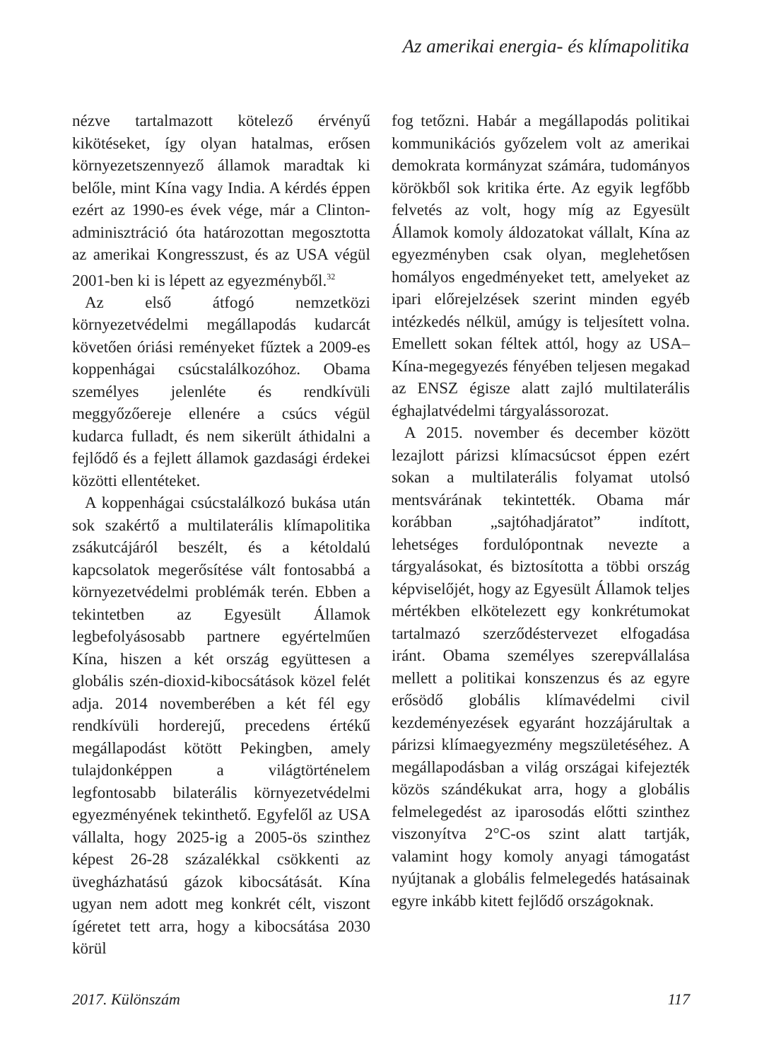Az amerikai energia- és klímapolitika
nézve tartalmazott kötelező érvényű kikötéseket, így olyan hatalmas, erősen környezetszennyező államok maradtak ki belőle, mint Kína vagy India. A kérdés éppen ezért az 1990-es évek vége, már a Clinton-adminisztráció óta határozottan megosztotta az amerikai Kongresszust, és az USA végül 2001-ben ki is lépett az egyezményből.<sup>32</sup>
Az első átfogó nemzetközi környezetvédelmi megállapodás kudarcát követően óriási reményeket fűztek a 2009-es koppenhágai csúcstalálkozóhoz. Obama személyes jelenléte és rendkívüli meggyőzőereje ellenére a csúcs végül kudarca fulladt, és nem sikerült áthidalni a fejlődő és a fejlett államok gazdasági érdekei közötti ellentéteket.
A koppenhágai csúcstalálkozó bukása után sok szakértő a multilaterális klímapolitika zsákutcájáról beszélt, és a kétoldalú kapcsolatok megerősítése vált fontosabbá a környezetvédelmi problémák terén. Ebben a tekintetben az Egyesült Államok legbefolyásosabb partnere egyértelműen Kína, hiszen a két ország együttesen a globális szén-dioxid-kibocsátások közel felét adja. 2014 novemberében a két fél egy rendkívüli horderejű, precedens értékű megállapodást kötött Pekingben, amely tulajdonképpen a világtörténelem legfontosabb bilaterális környezetvédelmi egyezményének tekinthető. Egyfelől az USA vállalta, hogy 2025-ig a 2005-ös szinthez képest 26-28 százalékkal csökkenti az üvegházhatású gázok kibocsátását. Kína ugyan nem adott meg konkrét célt, viszont ígéretet tett arra, hogy a kibocsátása 2030 körül
fog tetőzni. Habár a megállapodás politikai kommunikációs győzelem volt az amerikai demokrata kormányzat számára, tudományos körökből sok kritika érte. Az egyik legfőbb felvetés az volt, hogy míg az Egyesült Államok komoly áldozatokat vállalt, Kína az egyezményben csak olyan, meglehetősen homályos engedményeket tett, amelyeket az ipari előrejelzések szerint minden egyéb intézkedés nélkül, amúgy is teljesített volna. Emellett sokan féltek attól, hogy az USA–Kína-megegyezés fényében teljesen megakad az ENSZ égisze alatt zajló multilaterális éghajlatvédelmi tárgyalássorozat.
A 2015. november és december között lezajlott párizsi klímacsúcsot éppen ezért sokan a multilaterális folyamat utolsó mentsvárának tekintették. Obama már korábban „sajtóhadjáratot” indított, lehetséges fordulópontnak nevezte a tárgyalásokat, és biztosította a többi ország képviselőjét, hogy az Egyesült Államok teljes mértékben elkötelezett egy konkrétumokat tartalmazó szerződéstervezet elfogadása iránt. Obama személyes szerepvállalása mellett a politikai konszenzus és az egyre erősödő globális klímavédelmi civil kezdeményezések egyaránt hozzájárultak a párizsi klímaegyezmény megszületéséhez. A megállapodásban a világ országai kifejezték közös szándékukat arra, hogy a globális felmelegedést az iparosodás előtti szinthez viszonyítva 2°C-os szint alatt tartják, valamint hogy komoly anyagi támogatást nyújtanak a globális felmelegedés hatásainak egyre inkább kitett fejlődő országoknak.
2017. Különszám 117